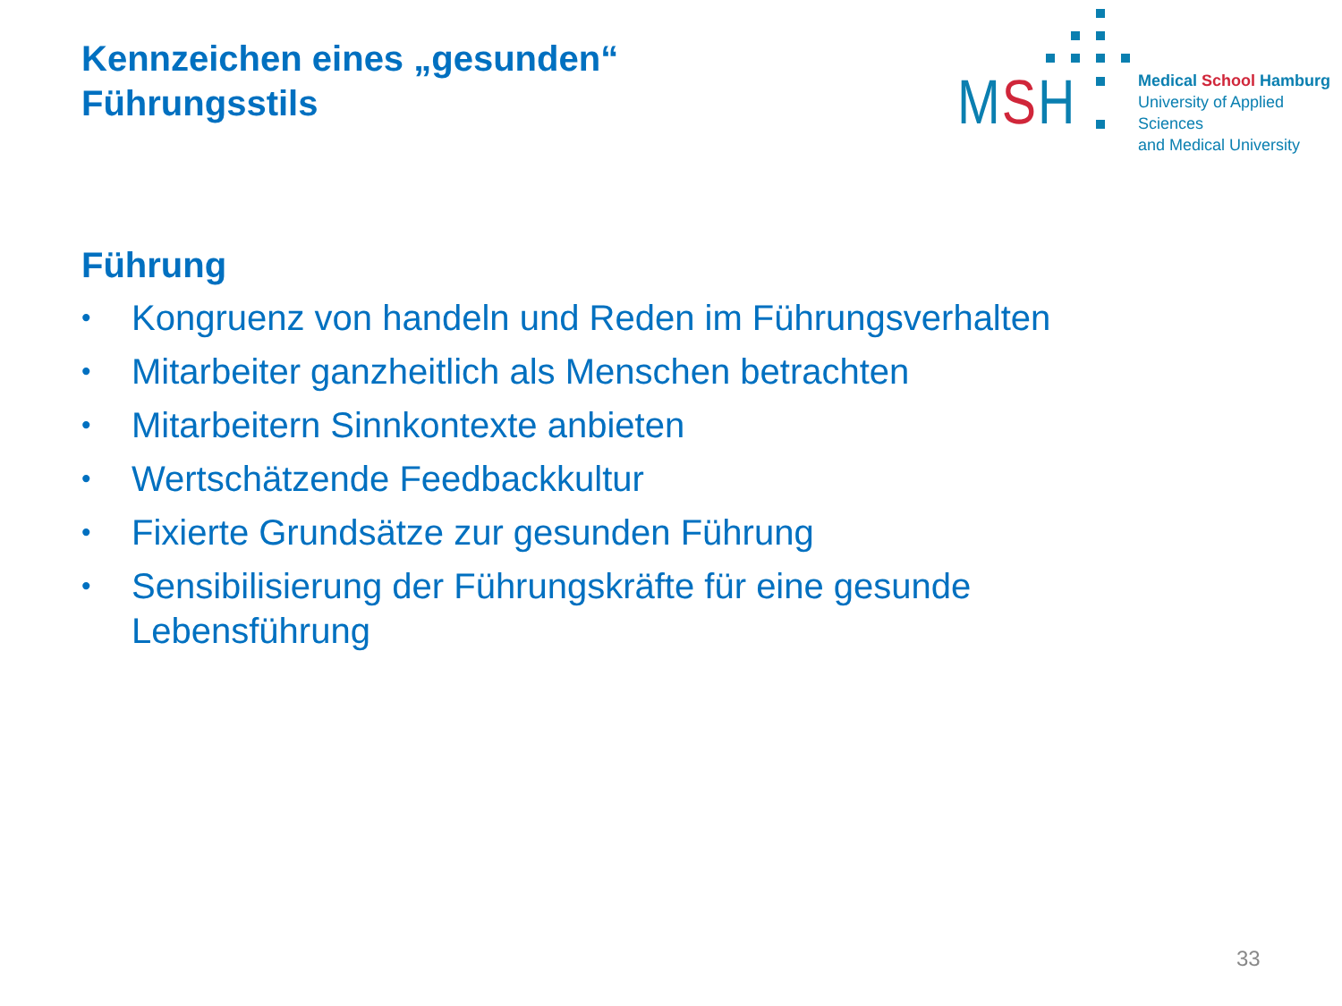Kennzeichen eines „gesunden“
Führungsstils
MSH
Medical School Hamburg
University of Applied Sciences
and Medical University
Führung
• Kongruenz von handeln und Reden im Führungsverhalten
• Mitarbeiter ganzheitlich als Menschen betrachten
• Mitarbeitern Sinnkontexte anbieten
• Wertschätzende Feedbackkultur
• Fixierte Grundsätze zur gesunden Führung
• Sensibilisierung der Führungskräfte für eine gesunde Lebensführung
33